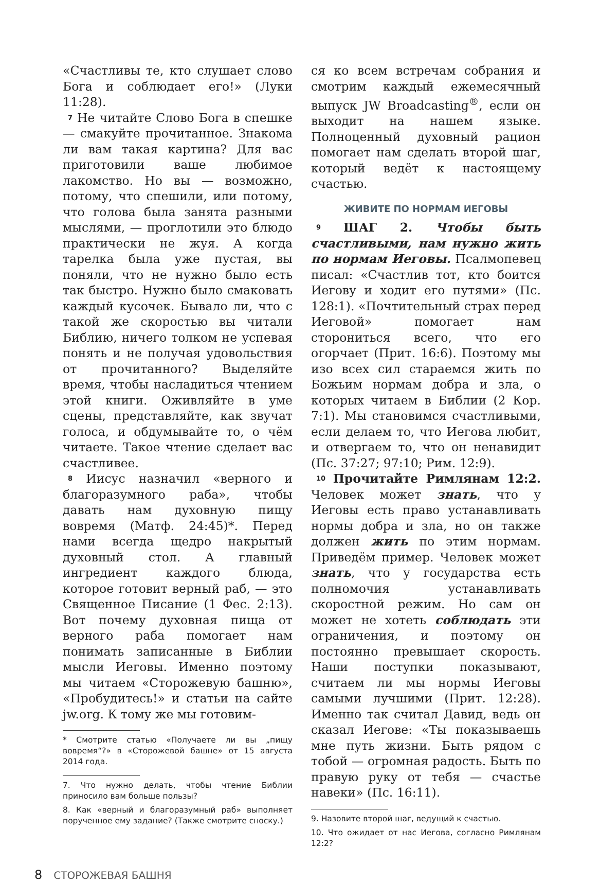«Счастливы те, кто слушает слово Бога и соблюдает его!» (Луки 11:28).
<sup>7</sup> Не читайте Слово Бога в спешке — смакуйте прочитанное. Знакома ли вам такая картина? Для вас приготовили ваше любимое лакомство. Но вы — возможно, потому, что спешили, или потому, что голова была занята разными мыслями, — проглотили это блюдо практически не жуя. А когда тарелка была уже пустая, вы поняли, что не нужно было есть так быстро. Нужно было смаковать каждый кусочек. Бывало ли, что с такой же скоростью вы читали Библию, ничего толком не успевая понять и не получая удовольствия от прочитанного? Выделяйте время, чтобы насладиться чтением этой книги. Оживляйте в уме сцены, представляйте, как звучат голоса, и обдумывайте то, о чём читаете. Такое чтение сделает вас счастливее.
<sup>8</sup> Иисус назначил «верного и благоразумного раба», чтобы давать нам духовную пищу вовремя (Матф. 24:45)*. Перед нами всегда щедро накрытый духовный стол. А главный ингредиент каждого блюда, которое готовит верный раб, — это Священное Писание (1 Фес. 2:13). Вот почему духовная пища от верного раба помогает нам понимать записанные в Библии мысли Иеговы. Именно поэтому мы читаем «Сторожевую башню», «Пробудитесь!» и статьи на сайте jw.org. К тому же мы готовим-
* Смотрите статью «Получаете ли вы „пищу вовремя“?» в «Сторожевой башне» от 15 августа 2014 года.
7. Что нужно делать, чтобы чтение Библии приносило вам больше пользы?
8. Как «верный и благоразумный раб» выполняет порученное ему задание? (Также смотрите сноску.)
ся ко всем встречам собрания и смотрим каждый ежемесячный выпуск JW Broadcasting<sup>®</sup>, если он выходит на нашем языке. Полноценный духовный рацион помогает нам сделать второй шаг, который ведёт к настоящему счастью.
ЖИВИТЕ ПО НОРМАМ ИЕГОВЫ
<sup>9</sup> ШАГ 2. Чтобы быть счастливыми, нам нужно жить по нормам Иеговы. Псалмопевец писал: «Счастлив тот, кто боится Иегову и ходит его путями» (Пс. 128:1). «Почтительный страх перед Иеговой» помогает нам сторониться всего, что его огорчает (Прит. 16:6). Поэтому мы изо всех сил стараемся жить по Божьим нормам добра и зла, о которых читаем в Библии (2 Кор. 7:1). Мы становимся счастливыми, если делаем то, что Иегова любит, и отвергаем то, что он ненавидит (Пс. 37:27; 97:10; Рим. 12:9).
<sup>10</sup> Прочитайте Римлянам 12:2. Человек может знать, что у Иеговы есть право устанавливать нормы добра и зла, но он также должен жить по этим нормам. Приведём пример. Человек может знать, что у государства есть полномочия устанавливать скоростной режим. Но сам он может не хотеть соблюдать эти ограничения, и поэтому он постоянно превышает скорость. Наши поступки показывают, считаем ли мы нормы Иеговы самыми лучшими (Прит. 12:28). Именно так считал Давид, ведь он сказал Иегове: «Ты показываешь мне путь жизни. Быть рядом с тобой — огромная радость. Быть по правую руку от тебя — счастье навеки» (Пс. 16:11).
9. Назовите второй шаг, ведущий к счастью.
10. Что ожидает от нас Иегова, согласно Римлянам 12:2?
8 СТОРОЖЕВАЯ БАШНЯ